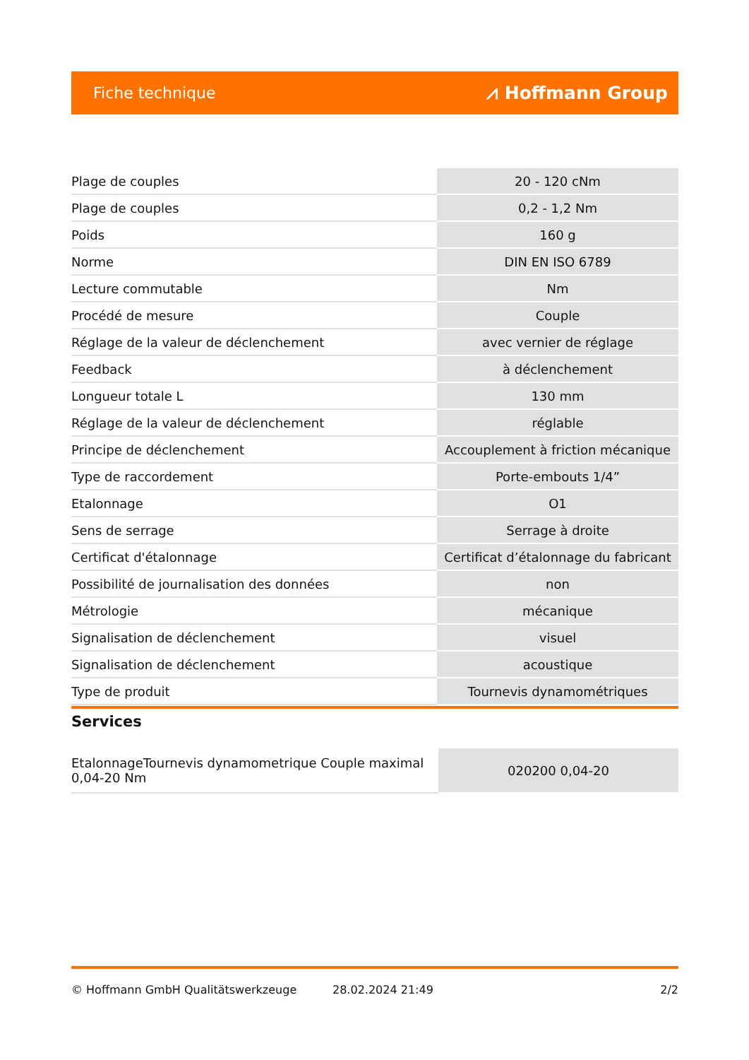Fiche technique ⩘ Hoffmann Group
| Plage de couples | 20 - 120 cNm |
| Plage de couples | 0,2 - 1,2 Nm |
| Poids | 160 g |
| Norme | DIN EN ISO 6789 |
| Lecture commutable | Nm |
| Procédé de mesure | Couple |
| Réglage de la valeur de déclenchement | avec vernier de réglage |
| Feedback | à déclenchement |
| Longueur totale L | 130 mm |
| Réglage de la valeur de déclenchement | réglable |
| Principe de déclenchement | Accouplement à friction mécanique |
| Type de raccordement | Porte-embouts 1/4” |
| Etalonnage | O1 |
| Sens de serrage | Serrage à droite |
| Certificat d'étalonnage | Certificat d’étalonnage du fabricant |
| Possibilité de journalisation des données | non |
| Métrologie | mécanique |
| Signalisation de déclenchement | visuel |
| Signalisation de déclenchement | acoustique |
| Type de produit | Tournevis dynamométriques |
Services
| EtalonnageTournevis dynamometrique Couple maximal 0,04-20 Nm | 020200 0,04-20 |
© Hoffmann GmbH Qualitätswerkzeuge 28.02.2024 21:49 2/2